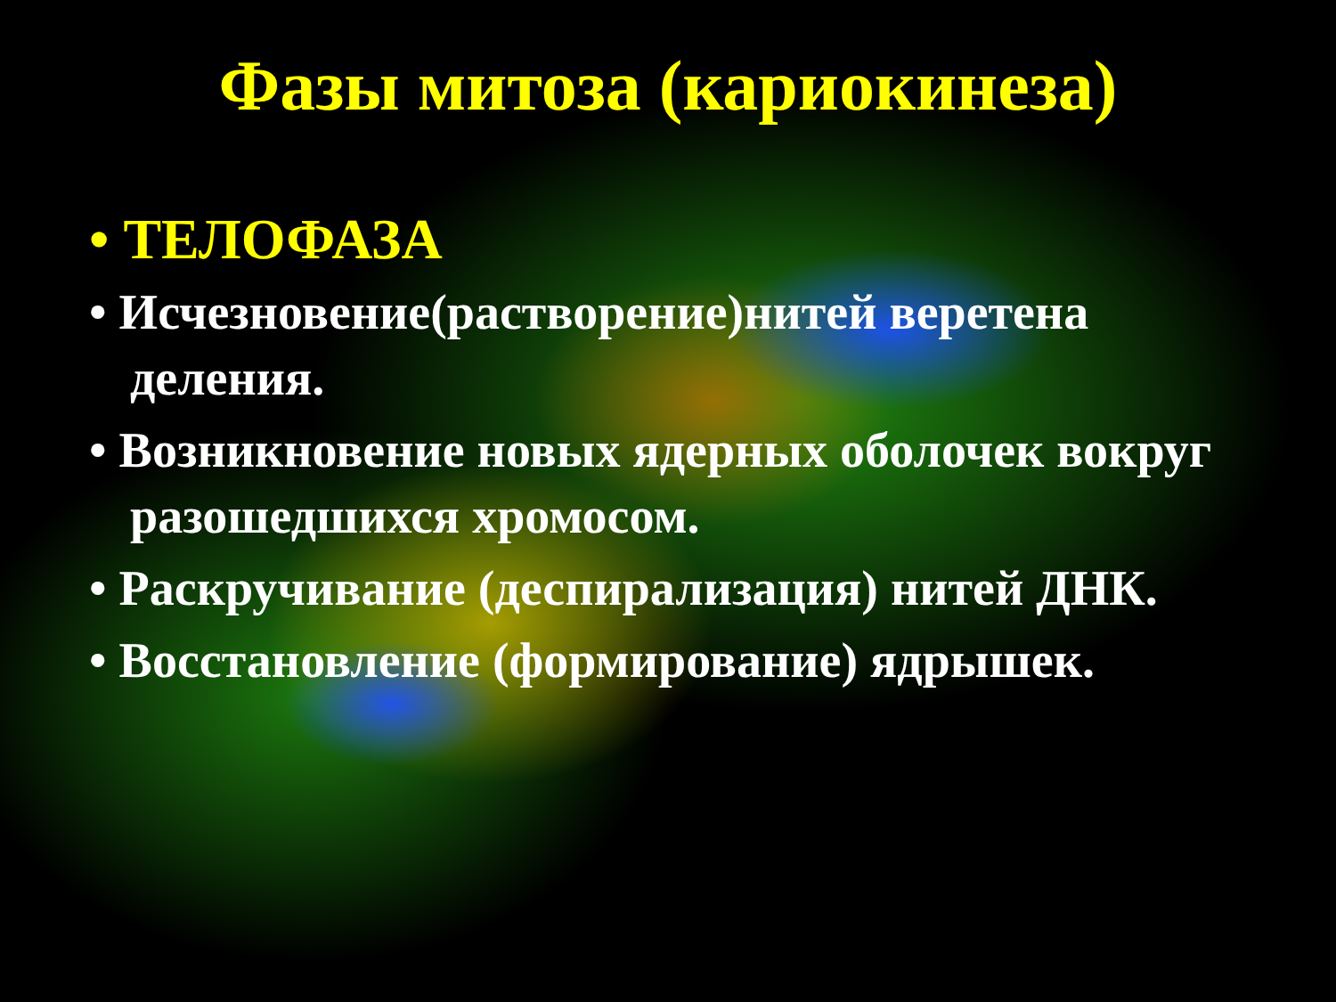Фазы митоза (кариокинеза)
• ТЕЛОФАЗА
• Исчезновение(растворение)нитей веретена деления.
• Возникновение новых ядерных оболочек вокруг разошедшихся хромосом.
• Раскручивание (деспирализация) нитей ДНК.
• Восстановление (формирование) ядрышек.